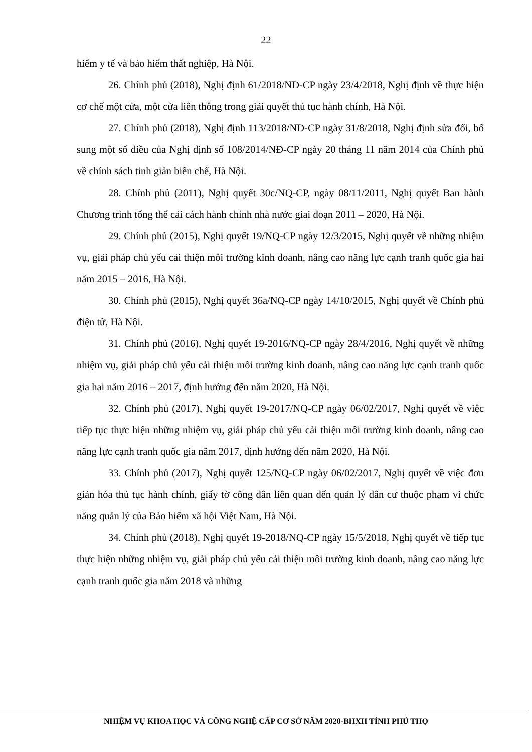22
hiểm y tế và bảo hiểm thất nghiệp, Hà Nội.
26. Chính phủ (2018), Nghị định 61/2018/NĐ-CP ngày 23/4/2018, Nghị định về thực hiện cơ chế một cửa, một cửa liên thông trong giải quyết thủ tục hành chính, Hà Nội.
27. Chính phủ (2018), Nghị định 113/2018/NĐ-CP ngày 31/8/2018, Nghị định sửa đổi, bổ sung một số điều của Nghị định số 108/2014/NĐ-CP ngày 20 tháng 11 năm 2014 của Chính phủ về chính sách tinh giản biên chế, Hà Nội.
28. Chính phủ (2011), Nghị quyết 30c/NQ-CP, ngày 08/11/2011, Nghị quyết Ban hành Chương trình tổng thể cải cách hành chính nhà nước giai đoạn 2011 – 2020, Hà Nội.
29. Chính phủ (2015), Nghị quyết 19/NQ-CP ngày 12/3/2015, Nghị quyết về những nhiệm vụ, giải pháp chủ yếu cải thiện môi trường kinh doanh, nâng cao năng lực cạnh tranh quốc gia hai năm 2015 – 2016, Hà Nội.
30. Chính phủ (2015), Nghị quyết 36a/NQ-CP ngày 14/10/2015, Nghị quyết về Chính phủ điện tử, Hà Nội.
31. Chính phủ (2016), Nghị quyết 19-2016/NQ-CP ngày 28/4/2016, Nghị quyết về những nhiệm vụ, giải pháp chủ yếu cải thiện môi trường kinh doanh, nâng cao năng lực cạnh tranh quốc gia hai năm 2016 – 2017, định hướng đến năm 2020, Hà Nội.
32. Chính phủ (2017), Nghị quyết 19-2017/NQ-CP ngày 06/02/2017, Nghị quyết về việc tiếp tục thực hiện những nhiệm vụ, giải pháp chủ yếu cải thiện môi trường kinh doanh, nâng cao năng lực cạnh tranh quốc gia năm 2017, định hướng đến năm 2020, Hà Nội.
33. Chính phủ (2017), Nghị quyết 125/NQ-CP ngày 06/02/2017, Nghị quyết về việc đơn giản hóa thủ tục hành chính, giấy tờ công dân liên quan đến quản lý dân cư thuộc phạm vi chức năng quản lý của Bảo hiểm xã hội Việt Nam, Hà Nội.
34. Chính phủ (2018), Nghị quyết 19-2018/NQ-CP ngày 15/5/2018, Nghị quyết về tiếp tục thực hiện những nhiệm vụ, giải pháp chủ yếu cải thiện môi trường kinh doanh, nâng cao năng lực cạnh tranh quốc gia năm 2018 và những
NHIỆM VỤ KHOA HỌC VÀ CÔNG NGHỆ CẤP CƠ SỞ NĂM 2020-BHXH TỈNH PHÚ THỌ